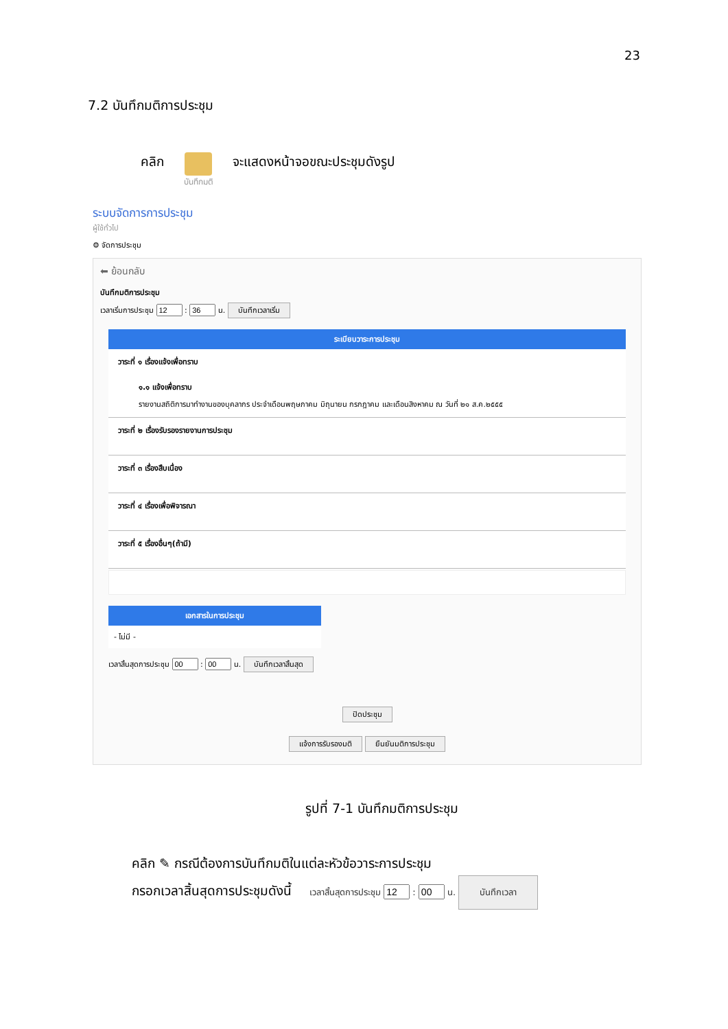23
7.2 บันทึกมติการประชุม
คลิก
บันทึกมติ
จะแสดงหน้าจอขณะประชุมดังรูป
ระบบจัดการการประชุม
ผู้ใช้ทั่วไป
⚙ จัดการประชุม
⬅ ย้อนกลับ
บันทึกมติการประชุม
เวลาเริ่มการประชุม : น. บันทึกเวลาเริ่ม
ระเบียบวาระการประชุม
วาระที่ ๑ เรื่องแจ้งเพื่อทราบ
๑.๑ แจ้งเพื่อทราบ
รายงานสถิติการมาทำงานของบุคลากร ประจำเดือนพฤษภาคม มิถุนายน กรกฎาคม และเดือนสิงหาคม ณ วันที่ ๒๑ ส.ค.๒๕๕๕
วาระที่ ๒ เรื่องรับรองรายงานการประชุม
วาระที่ ๓ เรื่องสืบเนื่อง
วาระที่ ๔ เรื่องเพื่อพิจารณา
วาระที่ ๕ เรื่องอื่นๆ(ถ้ามี)
เอกสารในการประชุม
- ไม่มี -
เวลาสิ้นสุดการประชุม : น. บันทึกเวลาสิ้นสุด
ปิดประชุม
แจ้งการรับรองมติ ยืนยันมติการประชุม
รูปที่ 7-1 บันทึกมติการประชุม
คลิก ✎ กรณีต้องการบันทึกมติในแต่ละหัวข้อวาระการประชุม
กรอกเวลาสิ้นสุดการประชุมดังนี้ เวลาสิ้นสุดการประชุม : น. บันทึกเวลา